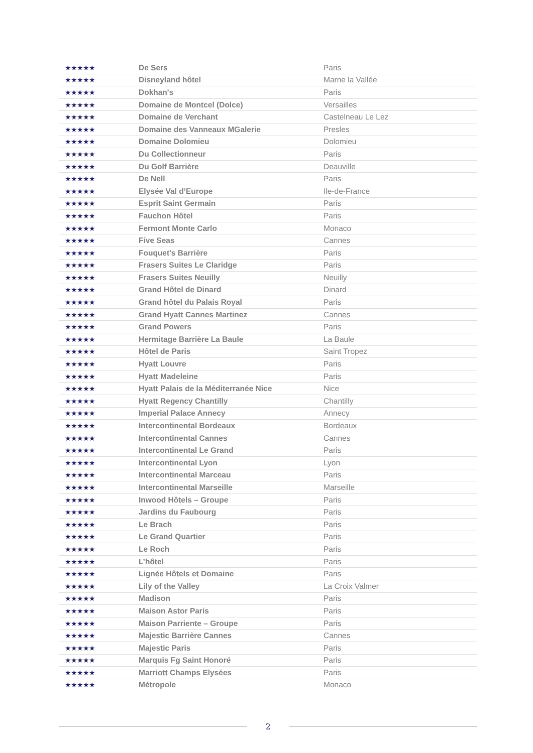| ★★★★★ | De Sers | Paris |
| ★★★★★ | Disneyland hôtel | Marne la Vallée |
| ★★★★★ | Dokhan's | Paris |
| ★★★★★ | Domaine de Montcel (Dolce) | Versailles |
| ★★★★★ | Domaine de Verchant | Castelneau Le Lez |
| ★★★★★ | Domaine des Vanneaux MGalerie | Presles |
| ★★★★★ | Domaine Dolomieu | Dolomieu |
| ★★★★★ | Du Collectionneur | Paris |
| ★★★★★ | Du Golf Barrière | Deauville |
| ★★★★★ | De Nell | Paris |
| ★★★★★ | Elysée Val d’Europe | Ile-de-France |
| ★★★★★ | Esprit Saint Germain | Paris |
| ★★★★★ | Fauchon Hôtel | Paris |
| ★★★★★ | Fermont Monte Carlo | Monaco |
| ★★★★★ | Five Seas | Cannes |
| ★★★★★ | Fouquet's Barrière | Paris |
| ★★★★★ | Frasers Suites Le Claridge | Paris |
| ★★★★★ | Frasers Suites Neuilly | Neuilly |
| ★★★★★ | Grand Hôtel de Dinard | Dinard |
| ★★★★★ | Grand hôtel du Palais Royal | Paris |
| ★★★★★ | Grand Hyatt Cannes Martinez | Cannes |
| ★★★★★ | Grand Powers | Paris |
| ★★★★★ | Hermitage Barrière La Baule | La Baule |
| ★★★★★ | Hôtel de Paris | Saint Tropez |
| ★★★★★ | Hyatt Louvre | Paris |
| ★★★★★ | Hyatt Madeleine | Paris |
| ★★★★★ | Hyatt Palais de la Méditerranée Nice | Nice |
| ★★★★★ | Hyatt Regency Chantilly | Chantilly |
| ★★★★★ | Imperial Palace Annecy | Annecy |
| ★★★★★ | Intercontinental Bordeaux | Bordeaux |
| ★★★★★ | Intercontinental Cannes | Cannes |
| ★★★★★ | Intercontinental Le Grand | Paris |
| ★★★★★ | Intercontinental Lyon | Lyon |
| ★★★★★ | Intercontinental Marceau | Paris |
| ★★★★★ | Intercontinental Marseille | Marseille |
| ★★★★★ | Inwood Hôtels – Groupe | Paris |
| ★★★★★ | Jardins du Faubourg | Paris |
| ★★★★★ | Le Brach | Paris |
| ★★★★★ | Le Grand Quartier | Paris |
| ★★★★★ | Le Roch | Paris |
| ★★★★★ | L’hôtel | Paris |
| ★★★★★ | Lignée Hôtels et Domaine | Paris |
| ★★★★★ | Lily of the Valley | La Croix Valmer |
| ★★★★★ | Madison | Paris |
| ★★★★★ | Maison Astor Paris | Paris |
| ★★★★★ | Maison Parriente – Groupe | Paris |
| ★★★★★ | Majestic Barrière Cannes | Cannes |
| ★★★★★ | Majestic Paris | Paris |
| ★★★★★ | Marquis Fg Saint Honoré | Paris |
| ★★★★★ | Marriott Champs Elysées | Paris |
| ★★★★★ | Métropole | Monaco |
2